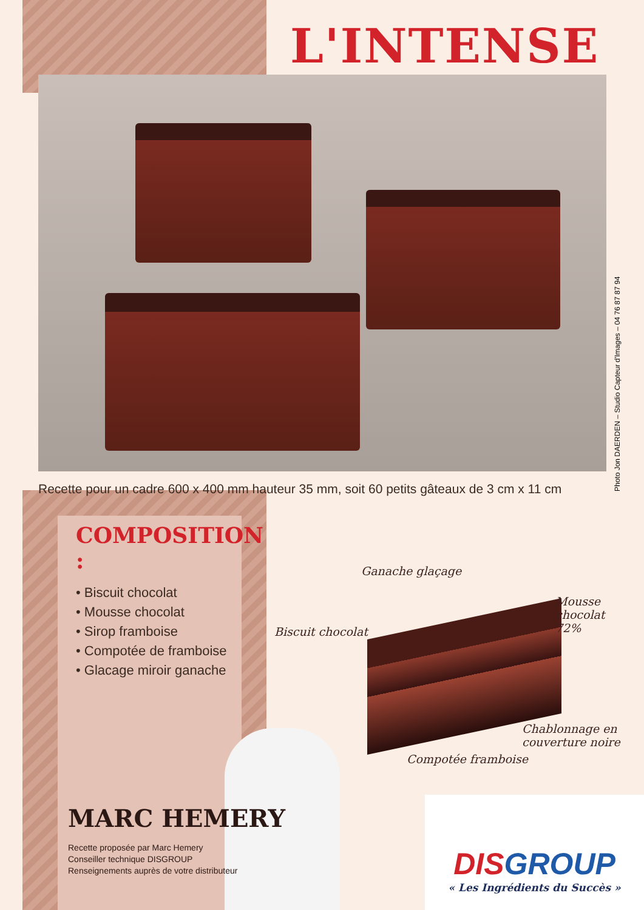L'INTENSE
Photo Jon DAERDEN – Studio Capteur d'Images – 04 76 87 87 94
Recette pour un cadre 600 x 400 mm hauteur 35 mm, soit 60 petits gâteaux de 3 cm x 11 cm
COMPOSITION :
• Biscuit chocolat
• Mousse chocolat
• Sirop framboise
• Compotée de framboise
• Glacage miroir ganache
Ganache glaçage
Mousse
chocolat
72% Biscuit chocolat
Chablonnage en
couverture noire
Compotée framboise
MARC HEMERY
Recette proposée par Marc Hemery
Conseiller technique DISGROUP
Renseignements auprès de votre distributeur
DISGROUP
« Les Ingrédients du Succès »